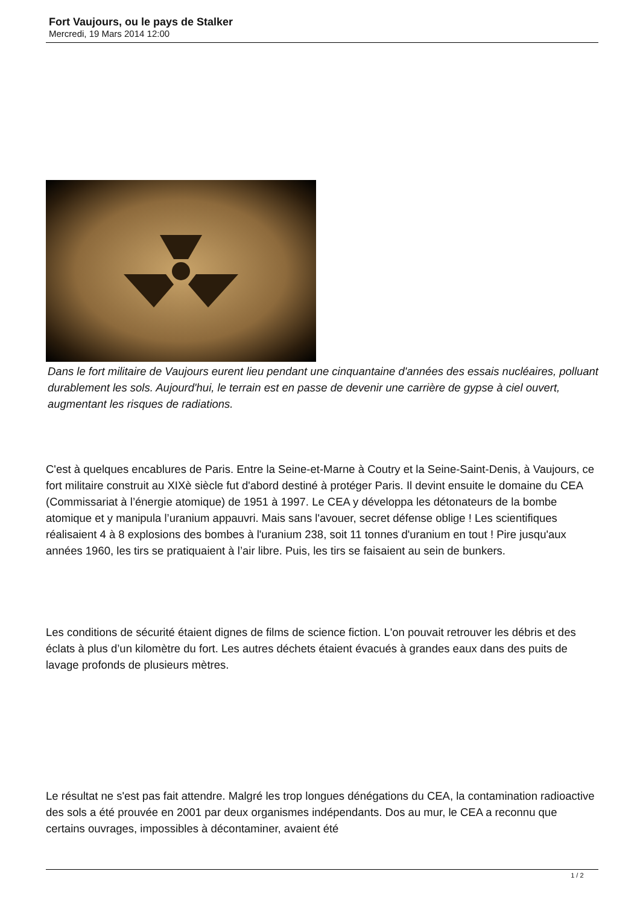Fort Vaujours, ou le pays de Stalker
Mercredi, 19 Mars 2014 12:00
Dans le fort militaire de Vaujours eurent lieu pendant une cinquantaine d'années des essais nucléaires, polluant durablement les sols. Aujourd'hui, le terrain est en passe de devenir une carrière de gypse à ciel ouvert, augmentant les risques de radiations.
C'est à quelques encablures de Paris. Entre la Seine-et-Marne à Coutry et la Seine-Saint-Denis, à Vaujours, ce fort militaire construit au XIXè siècle fut d'abord destiné à protéger Paris. Il devint ensuite le domaine du CEA (Commissariat à l’énergie atomique) de 1951 à 1997. Le CEA y développa les détonateurs de la bombe atomique et y manipula l’uranium appauvri. Mais sans l'avouer, secret défense oblige ! Les scientifiques réalisaient 4 à 8 explosions des bombes à l'uranium 238, soit 11 tonnes d'uranium en tout ! Pire jusqu'aux années 1960, les tirs se pratiquaient à l’air libre. Puis, les tirs se faisaient au sein de bunkers.
Les conditions de sécurité étaient dignes de films de science fiction. L'on pouvait retrouver les débris et des éclats à plus d’un kilomètre du fort. Les autres déchets étaient évacués à grandes eaux dans des puits de lavage profonds de plusieurs mètres.
Le résultat ne s'est pas fait attendre. Malgré les trop longues dénégations du CEA, la contamination radioactive des sols a été prouvée en 2001 par deux organismes indépendants. Dos au mur, le CEA a reconnu que certains ouvrages, impossibles à décontaminer, avaient été
1 / 2